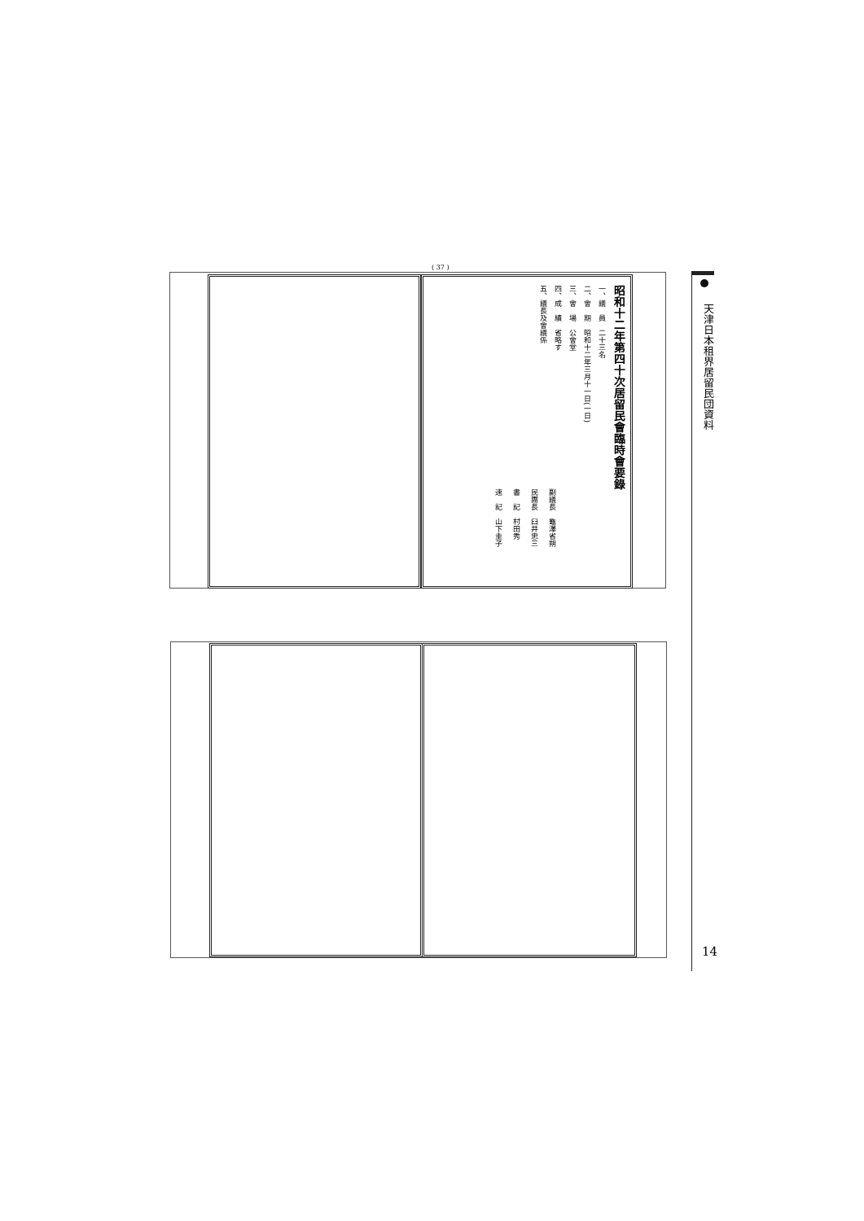( 37 )
昭和十二年第四十次居留民會臨時會要錄
一、議　員　二十三名
二、會　期　昭和十二年三月十一日(一日)
三、會　場　公會堂
四、成　績　省略す
五、議長及會議係
副議長　龜澤省朔
民團長　臼井忠三
書　記　村田秀
速　記　山下圭子
天津日本租界居留民団資料
14